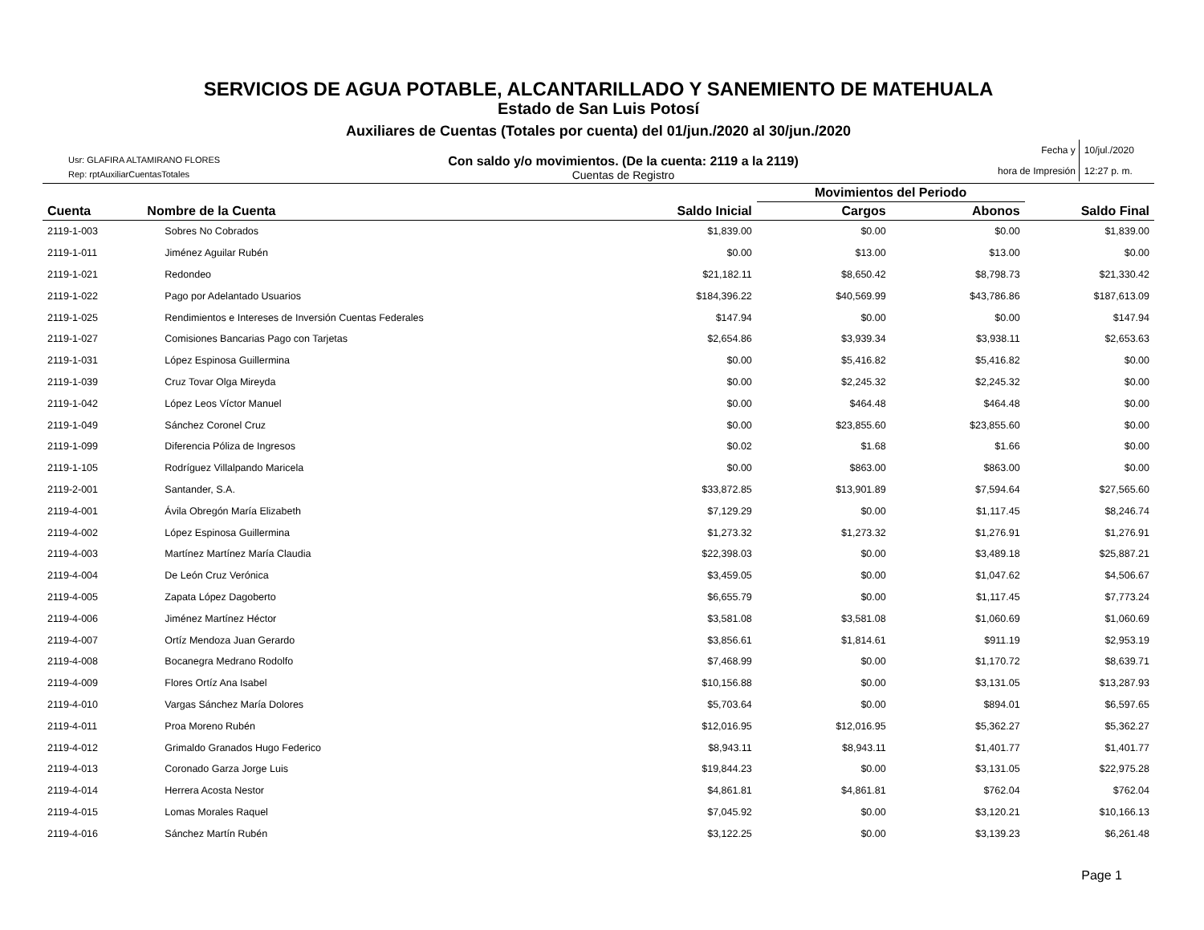SERVICIOS DE AGUA POTABLE, ALCANTARILLADO Y SANEMIENTO DE MATEHUALA
Estado de San Luis Potosí
Auxiliares de Cuentas (Totales por cuenta) del 01/jun./2020 al 30/jun./2020
Usr: GLAFIRA ALTAMIRANO FLORES
Rep: rptAuxiliarCuentasTotales
Con saldo y/o movimientos. (De la cuenta: 2119 a la 2119)
Cuentas de Registro
Fecha y
10/jul./2020
hora de Impresión
12:27 p. m.
| Cuenta | Nombre de la Cuenta | Saldo Inicial | Movimientos del Periodo | | Saldo Final |
| --- | --- | --- | --- | --- | --- |
| | | | Cargos | Abonos | |
| 2119-1-003 | Sobres No Cobrados | $1,839.00 | $0.00 | $0.00 | $1,839.00 |
| 2119-1-011 | Jiménez Aguilar Rubén | $0.00 | $13.00 | $13.00 | $0.00 |
| 2119-1-021 | Redondeo | $21,182.11 | $8,650.42 | $8,798.73 | $21,330.42 |
| 2119-1-022 | Pago por Adelantado Usuarios | $184,396.22 | $40,569.99 | $43,786.86 | $187,613.09 |
| 2119-1-025 | Rendimientos e Intereses de Inversión Cuentas Federales | $147.94 | $0.00 | $0.00 | $147.94 |
| 2119-1-027 | Comisiones Bancarias Pago con Tarjetas | $2,654.86 | $3,939.34 | $3,938.11 | $2,653.63 |
| 2119-1-031 | López Espinosa Guillermina | $0.00 | $5,416.82 | $5,416.82 | $0.00 |
| 2119-1-039 | Cruz Tovar Olga Mireyda | $0.00 | $2,245.32 | $2,245.32 | $0.00 |
| 2119-1-042 | López Leos Víctor Manuel | $0.00 | $464.48 | $464.48 | $0.00 |
| 2119-1-049 | Sánchez Coronel Cruz | $0.00 | $23,855.60 | $23,855.60 | $0.00 |
| 2119-1-099 | Diferencia Póliza de Ingresos | $0.02 | $1.68 | $1.66 | $0.00 |
| 2119-1-105 | Rodríguez Villalpando Maricela | $0.00 | $863.00 | $863.00 | $0.00 |
| 2119-2-001 | Santander, S.A. | $33,872.85 | $13,901.89 | $7,594.64 | $27,565.60 |
| 2119-4-001 | Ávila Obregón María Elizabeth | $7,129.29 | $0.00 | $1,117.45 | $8,246.74 |
| 2119-4-002 | López Espinosa Guillermina | $1,273.32 | $1,273.32 | $1,276.91 | $1,276.91 |
| 2119-4-003 | Martínez Martínez María Claudia | $22,398.03 | $0.00 | $3,489.18 | $25,887.21 |
| 2119-4-004 | De León Cruz Verónica | $3,459.05 | $0.00 | $1,047.62 | $4,506.67 |
| 2119-4-005 | Zapata López Dagoberto | $6,655.79 | $0.00 | $1,117.45 | $7,773.24 |
| 2119-4-006 | Jiménez Martínez Héctor | $3,581.08 | $3,581.08 | $1,060.69 | $1,060.69 |
| 2119-4-007 | Ortíz Mendoza Juan Gerardo | $3,856.61 | $1,814.61 | $911.19 | $2,953.19 |
| 2119-4-008 | Bocanegra Medrano Rodolfo | $7,468.99 | $0.00 | $1,170.72 | $8,639.71 |
| 2119-4-009 | Flores Ortíz Ana Isabel | $10,156.88 | $0.00 | $3,131.05 | $13,287.93 |
| 2119-4-010 | Vargas Sánchez María Dolores | $5,703.64 | $0.00 | $894.01 | $6,597.65 |
| 2119-4-011 | Proa Moreno Rubén | $12,016.95 | $12,016.95 | $5,362.27 | $5,362.27 |
| 2119-4-012 | Grimaldo Granados Hugo Federico | $8,943.11 | $8,943.11 | $1,401.77 | $1,401.77 |
| 2119-4-013 | Coronado Garza Jorge Luis | $19,844.23 | $0.00 | $3,131.05 | $22,975.28 |
| 2119-4-014 | Herrera Acosta Nestor | $4,861.81 | $4,861.81 | $762.04 | $762.04 |
| 2119-4-015 | Lomas Morales Raquel | $7,045.92 | $0.00 | $3,120.21 | $10,166.13 |
| 2119-4-016 | Sánchez Martín Rubén | $3,122.25 | $0.00 | $3,139.23 | $6,261.48 |
Page 1